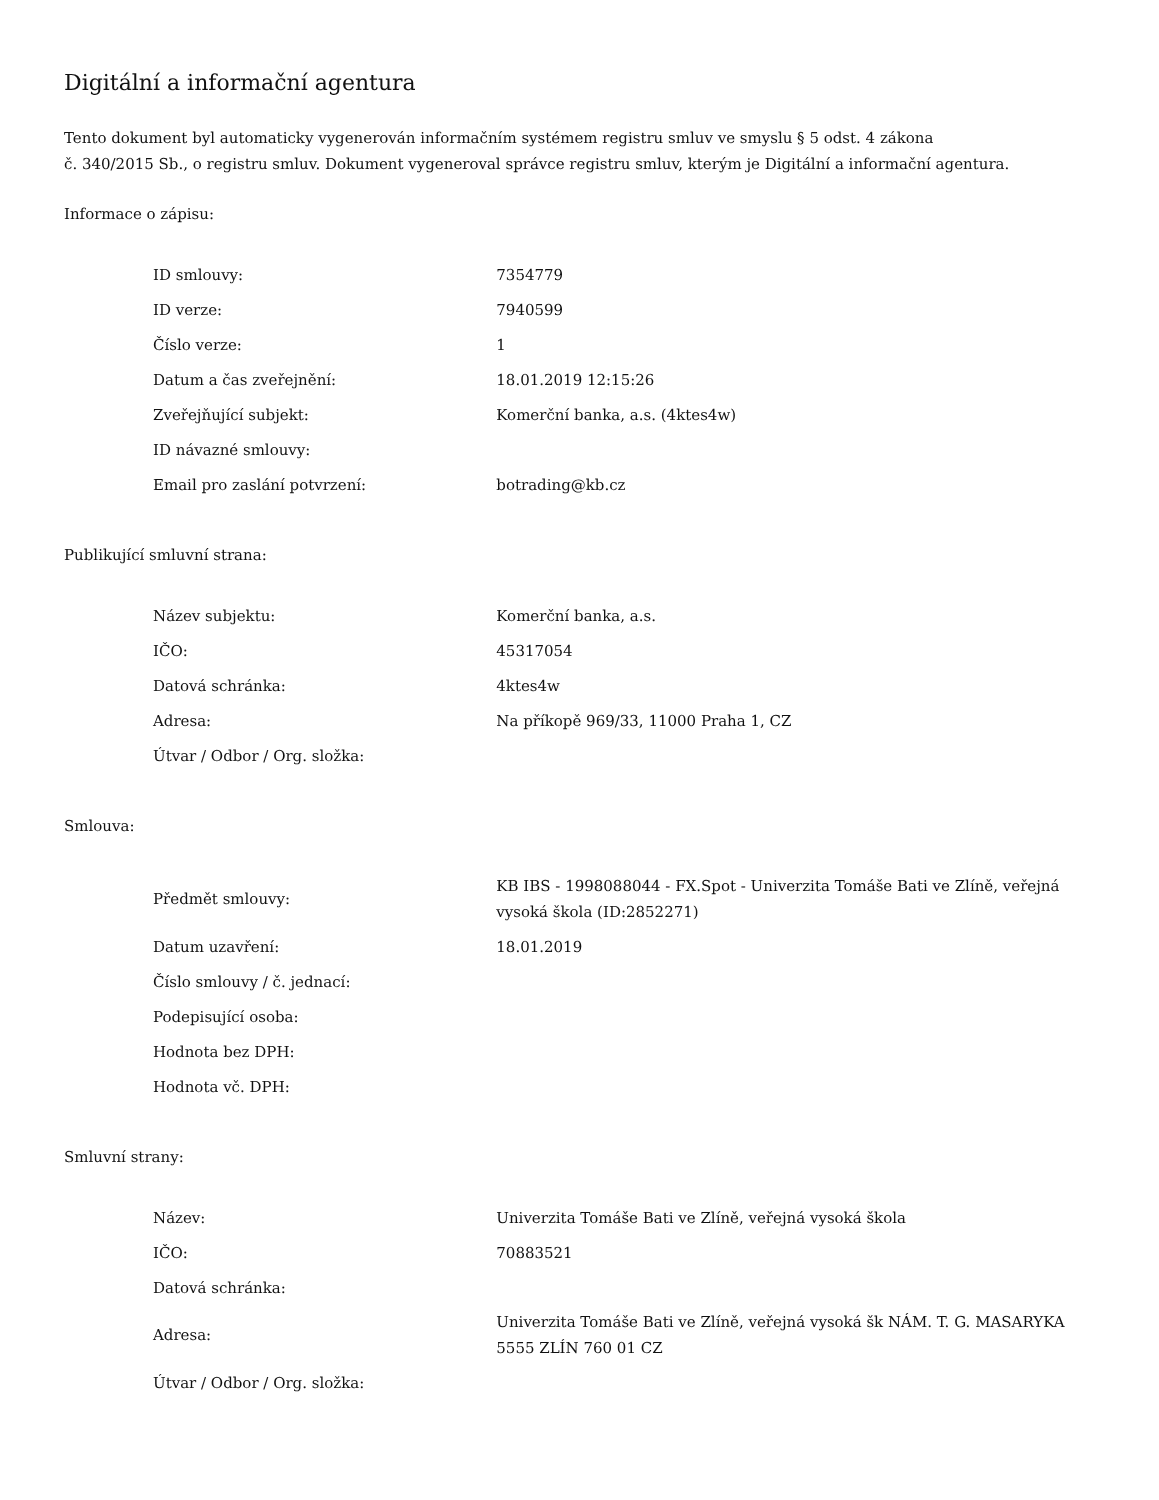Digitální a informační agentura
Tento dokument byl automaticky vygenerován informačním systémem registru smluv ve smyslu § 5 odst. 4 zákona
č. 340/2015 Sb., o registru smluv. Dokument vygeneroval správce registru smluv, kterým je Digitální a informační agentura.
Informace o zápisu:
| ID smlouvy: | 7354779 |
| ID verze: | 7940599 |
| Číslo verze: | 1 |
| Datum a čas zveřejnění: | 18.01.2019 12:15:26 |
| Zveřejňující subjekt: | Komerční banka, a.s. (4ktes4w) |
| ID návazné smlouvy: | |
| Email pro zaslání potvrzení: | botrading@kb.cz |
Publikující smluvní strana:
| Název subjektu: | Komerční banka, a.s. |
| IČO: | 45317054 |
| Datová schránka: | 4ktes4w |
| Adresa: | Na příkopě 969/33, 11000 Praha 1, CZ |
| Útvar / Odbor / Org. složka: | |
Smlouva:
| Předmět smlouvy: | KB IBS - 1998088044 - FX.Spot - Univerzita Tomáše Bati ve Zlíně, veřejná vysoká škola (ID:2852271) |
| Datum uzavření: | 18.01.2019 |
| Číslo smlouvy / č. jednací: | |
| Podepisující osoba: | |
| Hodnota bez DPH: | |
| Hodnota vč. DPH: | |
Smluvní strany:
| Název: | Univerzita Tomáše Bati ve Zlíně, veřejná vysoká škola |
| IČO: | 70883521 |
| Datová schránka: | |
| Adresa: | Univerzita Tomáše Bati ve Zlíně, veřejná vysoká šk NÁM. T. G. MASARYKA 5555 ZLÍN 760 01 CZ |
| Útvar / Odbor / Org. složka: | |